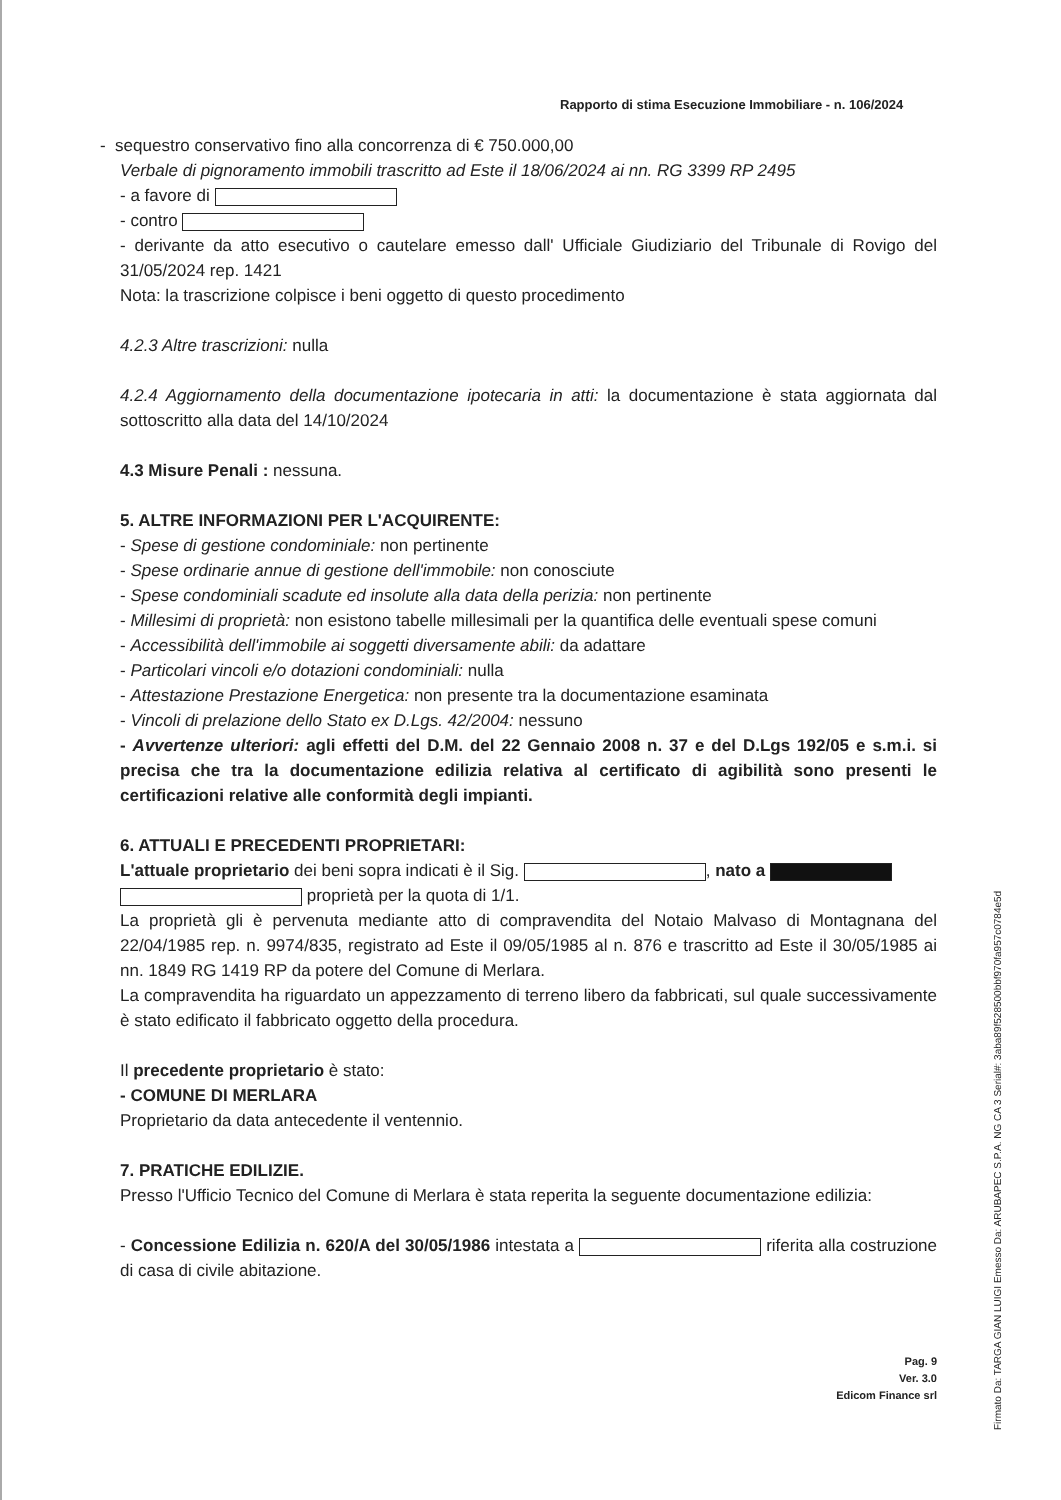Rapporto di stima Esecuzione Immobiliare - n. 106/2024
- sequestro conservativo fino alla concorrenza di € 750.000,00
Verbale di pignoramento immobili trascritto ad Este il 18/06/2024 ai nn. RG 3399 RP 2495
- a favore di
- contro
- derivante da atto esecutivo o cautelare emesso dall' Ufficiale Giudiziario del Tribunale di Rovigo del 31/05/2024 rep. 1421
Nota: la trascrizione colpisce i beni oggetto di questo procedimento
4.2.3 Altre trascrizioni: nulla
4.2.4 Aggiornamento della documentazione ipotecaria in atti: la documentazione è stata aggiornata dal sottoscritto alla data del 14/10/2024
4.3 Misure Penali : nessuna.
5. ALTRE INFORMAZIONI PER L'ACQUIRENTE:
- Spese di gestione condominiale: non pertinente
- Spese ordinarie annue di gestione dell'immobile: non conosciute
- Spese condominiali scadute ed insolute alla data della perizia: non pertinente
- Millesimi di proprietà: non esistono tabelle millesimali per la quantifica delle eventuali spese comuni
- Accessibilità dell'immobile ai soggetti diversamente abili: da adattare
- Particolari vincoli e/o dotazioni condominiali: nulla
- Attestazione Prestazione Energetica: non presente tra la documentazione esaminata
- Vincoli di prelazione dello Stato ex D.Lgs. 42/2004: nessuno
- Avvertenze ulteriori: agli effetti del D.M. del 22 Gennaio 2008 n. 37 e del D.Lgs 192/05 e s.m.i. si precisa che tra la documentazione edilizia relativa al certificato di agibilità sono presenti le certificazioni relative alle conformità degli impianti.
6. ATTUALI E PRECEDENTI PROPRIETARI:
L'attuale proprietario dei beni sopra indicati è il Sig. , nato a
proprietà per la quota di 1/1.
La proprietà gli è pervenuta mediante atto di compravendita del Notaio Malvaso di Montagnana del 22/04/1985 rep. n. 9974/835, registrato ad Este il 09/05/1985 al n. 876 e trascritto ad Este il 30/05/1985 ai nn. 1849 RG 1419 RP da potere del Comune di Merlara.
La compravendita ha riguardato un appezzamento di terreno libero da fabbricati, sul quale successivamente è stato edificato il fabbricato oggetto della procedura.
Il precedente proprietario è stato:
- COMUNE DI MERLARA
Proprietario da data antecedente il ventennio.
7. PRATICHE EDILIZIE.
Presso l'Ufficio Tecnico del Comune di Merlara è stata reperita la seguente documentazione edilizia:
- Concessione Edilizia n. 620/A del 30/05/1986 intestata a riferita alla costruzione di casa di civile abitazione.
Pag. 9
Ver. 3.0
Edicom Finance srl
Firmato Da: TARGA GIAN LUIGI Emesso Da: ARUBAPEC S.P.A. NG CA 3 Serial#: 3aba89f528500bbf970fa957c0784e5d